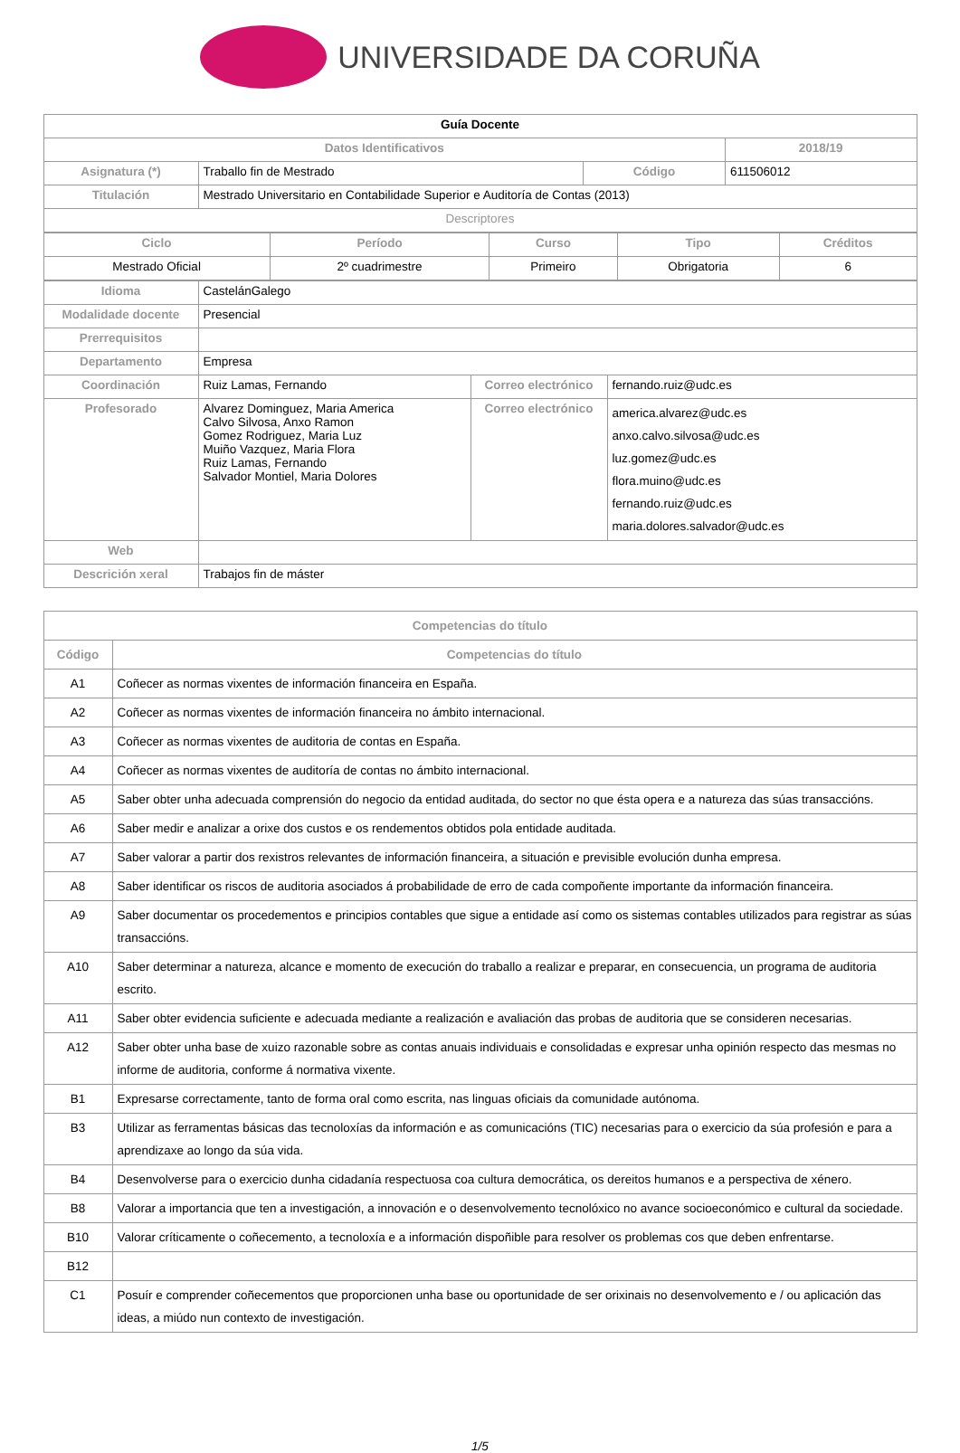UNIVERSIDADE DA CORUÑA
| Guía Docente | | | |
| Datos Identificativos | | | 2018/19 |
| Asignatura (*) | Traballo fin de Mestrado | Código | 611506012 |
| Titulación | Mestrado Universitario en Contabilidade Superior e Auditoría de Contas (2013) | | |
| Descriptores | | | |
| Ciclo | Período | Curso | Tipo | Créditos |
| --- | --- | --- | --- | --- |
| Mestrado Oficial | 2º cuadrimestre | Primeiro | Obrigatoria | 6 |
| Idioma | CastelánGalego | | |
| Modalidade docente | Presencial | | |
| Prerrequisitos | | | |
| Departamento | Empresa | | |
| Coordinación | Ruiz Lamas, Fernando | Correo electrónico | fernando.ruiz@udc.es |
| Profesorado | Alvarez Dominguez, Maria America Calvo Silvosa, Anxo Ramon Gomez Rodriguez, Maria Luz Muiño Vazquez, Maria Flora Ruiz Lamas, Fernando Salvador Montiel, Maria Dolores | Correo electrónico | america.alvarez@udc.es anxo.calvo.silvosa@udc.es luz.gomez@udc.es flora.muino@udc.es fernando.ruiz@udc.es maria.dolores.salvador@udc.es |
| Web | | | |
| Descrición xeral | Trabajos fin de máster | | |
| Competencias do título | |
| --- | --- |
| Código | Competencias do título |
| A1 | Coñecer as normas vixentes de información financeira en España. |
| A2 | Coñecer as normas vixentes de información financeira no ámbito internacional. |
| A3 | Coñecer as normas vixentes de auditoria de contas en España. |
| A4 | Coñecer as normas vixentes de auditoría de contas no ámbito internacional. |
| A5 | Saber obter unha adecuada comprensión do negocio da entidad auditada, do sector no que ésta opera e a natureza das súas transaccións. |
| A6 | Saber medir e analizar a orixe dos custos e os rendementos obtidos pola entidade auditada. |
| A7 | Saber valorar a partir dos rexistros relevantes de información financeira, a situación e previsible evolución dunha empresa. |
| A8 | Saber identificar os riscos de auditoria asociados á probabilidade de erro de cada compoñente importante da información financeira. |
| A9 | Saber documentar os procedementos e principios contables que sigue a entidade así como os sistemas contables utilizados para registrar as súas transaccións. |
| A10 | Saber determinar a natureza, alcance e momento de execución do traballo a realizar e preparar, en consecuencia, un programa de auditoria escrito. |
| A11 | Saber obter evidencia suficiente e adecuada mediante a realización e avaliación das probas de auditoria que se consideren necesarias. |
| A12 | Saber obter unha base de xuizo razonable sobre as contas anuais individuais e consolidadas e expresar unha opinión respecto das mesmas no informe de auditoria, conforme á normativa vixente. |
| B1 | Expresarse correctamente, tanto de forma oral como escrita, nas linguas oficiais da comunidade autónoma. |
| B3 | Utilizar as ferramentas básicas das tecnoloxías da información e as comunicacións (TIC) necesarias para o exercicio da súa profesión e para a aprendizaxe ao longo da súa vida. |
| B4 | Desenvolverse para o exercicio dunha cidadanía respectuosa coa cultura democrática, os dereitos humanos e a perspectiva de xénero. |
| B8 | Valorar a importancia que ten a investigación, a innovación e o desenvolvemento tecnolóxico no avance socioeconómico e cultural da sociedade. |
| B10 | Valorar críticamente o coñecemento, a tecnoloxía e a información dispoñible para resolver os problemas cos que deben enfrentarse. |
| B12 | |
| C1 | Posuír e comprender coñecementos que proporcionen unha base ou oportunidade de ser orixinais no desenvolvemento e / ou aplicación das ideas, a miúdo nun contexto de investigación. |
1/5